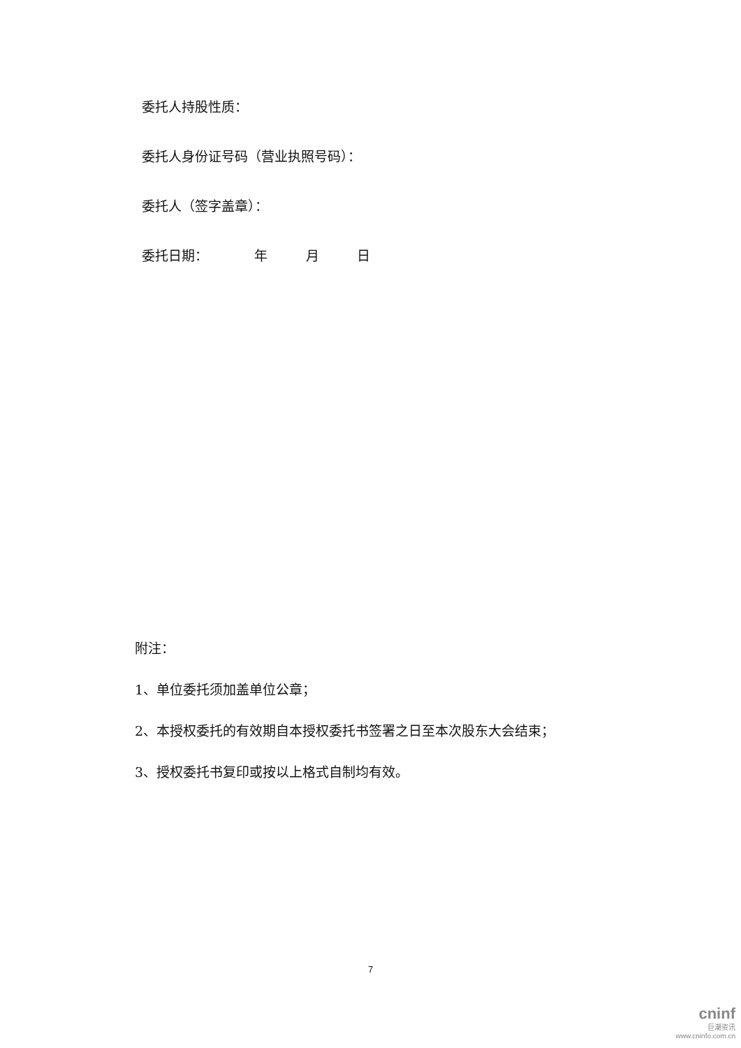委托人持股性质：
委托人身份证号码（营业执照号码）：
委托人（签字盖章）：
委托日期： 年 月 日
附注：
1、单位委托须加盖单位公章；
2、本授权委托的有效期自本授权委托书签署之日至本次股东大会结束；
3、授权委托书复印或按以上格式自制均有效。
7
cninf
巨潮资讯
www.cninfo.com.cn